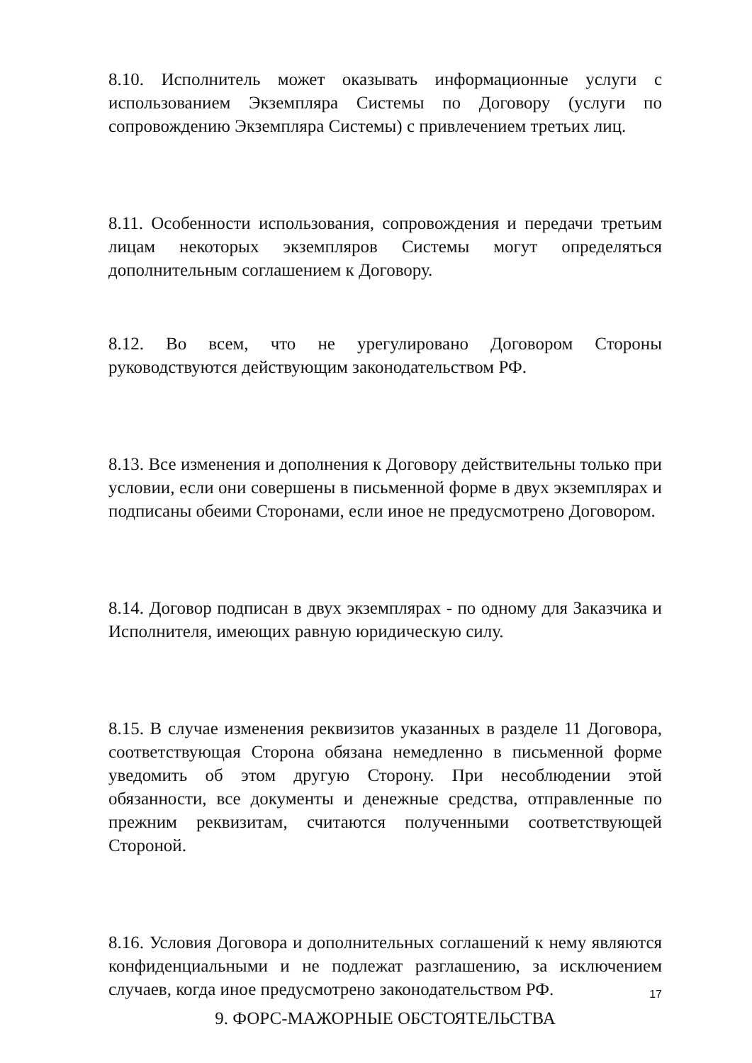8.10. Исполнитель может оказывать информационные услуги с использованием Экземпляра Системы по Договору (услуги по сопровождению Экземпляра Системы) с привлечением третьих лиц.
8.11. Особенности использования, сопровождения и передачи третьим лицам некоторых экземпляров Системы могут определяться дополнительным соглашением к Договору.
8.12. Во всем, что не урегулировано Договором Стороны руководствуются действующим законодательством РФ.
8.13. Все изменения и дополнения к Договору действительны только при условии, если они совершены в письменной форме в двух экземплярах и подписаны обеими Сторонами, если иное не предусмотрено Договором.
8.14. Договор подписан в двух экземплярах - по одному для Заказчика и Исполнителя, имеющих равную юридическую силу.
8.15. В случае изменения реквизитов указанных в разделе 11 Договора, соответствующая Сторона обязана немедленно в письменной форме уведомить об этом другую Сторону. При несоблюдении этой обязанности, все документы и денежные средства, отправленные по прежним реквизитам, считаются полученными соответствующей Стороной.
8.16. Условия Договора и дополнительных соглашений к нему являются конфиденциальными и не подлежат разглашению, за исключением случаев, когда иное предусмотрено законодательством РФ.
9. ФОРС-МАЖОРНЫЕ ОБСТОЯТЕЛЬСТВА
17